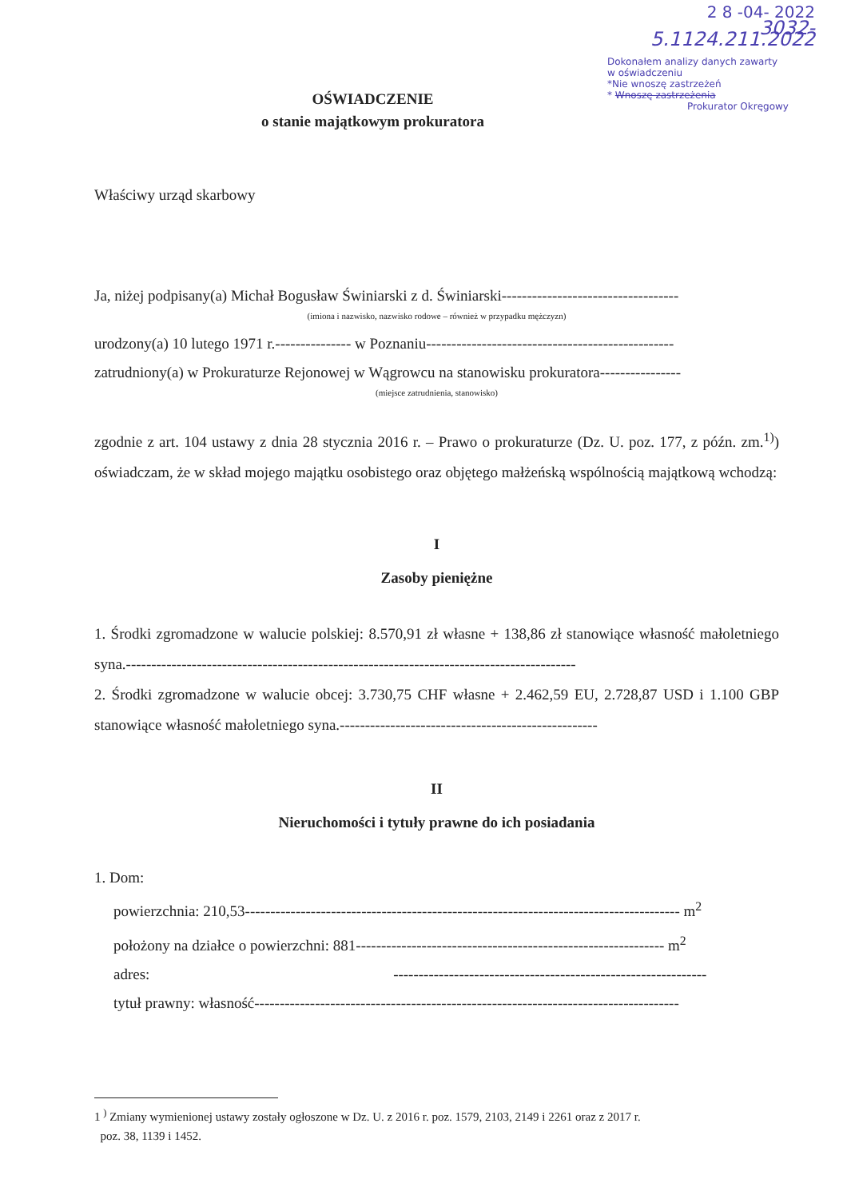2 8 -04- 2022
3032- 5.1124.211.2022
Dokonałem analizy danych zawarty
w oświadczeniu
*Nie wnoszę zastrzeżeń
* Wnoszę zastrzeżenia
Prokurator Okręgowy
OŚWIADCZENIE
o stanie majątkowym prokuratora
Właściwy urząd skarbowy
Ja, niżej podpisany(a) Michał Bogusław Świniarski z d. Świniarski-----------------------------------
(imiona i nazwisko, nazwisko rodowe – również w przypadku mężczyzn)
urodzony(a) 10 lutego 1971 r.--------------- w Poznaniu-------------------------------------------------
zatrudniony(a) w Prokuraturze Rejonowej w Wągrowcu na stanowisku prokuratora----------------
(miejsce zatrudnienia, stanowisko)
zgodnie z art. 104 ustawy z dnia 28 stycznia 2016 r. – Prawo o prokuraturze (Dz. U. poz. 177, z późn. zm.<sup>1)</sup>) oświadczam, że w skład mojego majątku osobistego oraz objętego małżeńską wspólnością majątkową wchodzą:
I
Zasoby pieniężne
1. Środki zgromadzone w walucie polskiej: 8.570,91 zł własne + 138,86 zł stanowiące własność małoletniego syna.-----------------------------------------------------------------------------------------
2. Środki zgromadzone w walucie obcej: 3.730,75 CHF własne + 2.462,59 EU, 2.728,87 USD i 1.100 GBP stanowiące własność małoletniego syna.---------------------------------------------------
II
Nieruchomości i tytuły prawne do ich posiadania
1. Dom:
powierzchnia: 210,53-------------------------------------------------------------------------------------- m<sup>2</sup>
położony na działce o powierzchni: 881------------------------------------------------------------- m<sup>2</sup>
adres: --------------------------------------------------------------
tytuł prawny: własność------------------------------------------------------------------------------------
1 <sup>)</sup> Zmiany wymienionej ustawy zostały ogłoszone w Dz. U. z 2016 r. poz. 1579, 2103, 2149 i 2261 oraz z 2017 r.
poz. 38, 1139 i 1452.